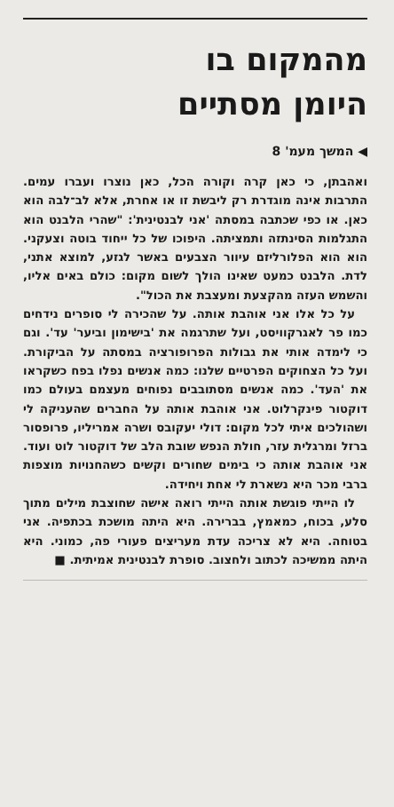מהמקום בו
היומן מסתיים
◀ המשך מעמ' 8
ואהבתן, כי כאן קרה וקורה הכל, כאן נוצרו ועברו עמים. התרבות אינה מוגדרת רק ליבשת זו או אחרת, אלא לב־לבה הוא כאן. או כפי שכתבה במסתה 'אני לבנטינית': "שהרי הלבנט הוא התגלמות הסינתזה ותמציתה. היפוכו של כל ייחוד בוטה וצעקני. הוא הוא הפלורליזם עיוור הצבעים באשר לגזע, למוצא אתני, לדת. הלבנט כמעט שאינו הולך לשום מקום: כולם באים אליו, והשמש העזה מהקצעת ומעצבת את הכול".
על כל אלו אני אוהבת אותה. על שהכירה לי סופרים נידחים כמו פר לאגרקוויסט, ועל שתרגמה את 'בישימון וביער' עד'. וגם כי לימדה אותי את גבולות הפרופורציה במסתה על הביקורת. ועל כל הצחוקים הפרטיים שלנו: כמה אנשים נפלו בפח כשקראו את 'העד'. כמה אנשים מסתובבים נפוחים מעצמם בעולם כמו דוקטור פינקרלוט. אני אוהבת אותה על החברים שהעניקה לי ושהולכים איתי לכל מקום: דולי יעקובס ושרה אמריליו, פרופסור ברזל ומרגלית עזר, חולת הנפש שובת הלב של דוקטור לוט ועוד. אני אוהבת אותה כי בימים שחורים וקשים כשהחנויות מוצפות ברבי מכר היא נשארת לי אחת ויחידה.
לו הייתי פוגשת אותה הייתי רואה אישה שחוצבת מילים מתוך סלע, בכוח, כמאמץ, בברירה. היא היתה מושכת בכתפיה. אני בטוחה. היא לא צריכה עדת מעריצים פעורי פה, כמוני. היא היתה ממשיכה לכתוב ולחצוב. סופרת לבנטינית אמיתית. ■